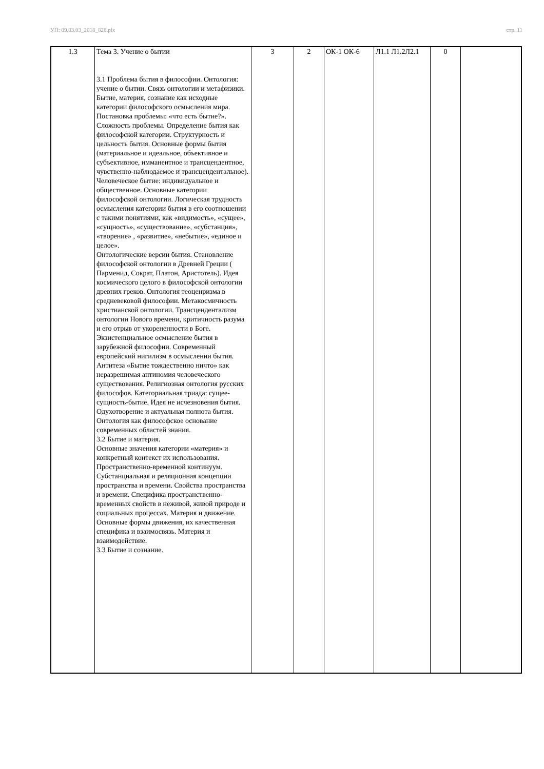УП: 09.03.03_2018_828.plx стр. 11
| 1.3 | Тема 3. Учение о бытии 3.1 Проблема бытия в философии. Онтология: учение о бытии. Связь онтологии и метафизики. Бытие, материя, сознание как исходные категории философского осмысления мира. Постановка проблемы: «что есть бытие?». Сложность проблемы. Определение бытия как философской категории. Структурность и цельность бытия. Основные формы бытия (материальное и идеальное, объективное и субъективное, имманентное и трансцендентное, чувственно-наблюдаемое и трансцендентальное). Человеческое бытие: индивидуальное и общественное. Основные категории философской онтологии. Логическая трудность осмысления категории бытия в его соотношении с такими понятиями, как «видимость», «сущее», «сущность», «существование», «субстанция», «творение» , «развитие», «небытие», «единое и целое». Онтологические версии бытия. Становление философской онтологии в Древней Греции ( Парменид, Сократ, Платон, Аристотель). Идея космического целого в философской онтологии древних греков. Онтология теоценризма в средневековой философии. Метакосмичность христианской онтологии. Трансцендентализм онтологии Нового времени, критичность разума и его отрыв от укорененности в Боге. Экзистенциальное осмысление бытия в зарубежной философии. Современный европейский нигилизм в осмыслении бытия. Антитеза «Бытие тождественно ничто» как неразрешимая антиномия человеческого существования. Религиозная онтология русских философов. Категориальная триада: сущее-сущность-бытие. Идея не исчезновения бытия. Одухотворение и актуальная полнота бытия. Онтология как философское основание современных областей знания. 3.2 Бытие и материя. Основные значения категории «материя» и конкретный контекст их использования. Пространственно-временной континуум. Субстанциальная и реляционная концепции пространства и времени. Свойства пространства и времени. Специфика пространственно-временных свойств в неживой, живой природе и социальных процессах. Материя и движение. Основные формы движения, их качественная специфика и взаимосвязь. Материя и взаимодействие. 3.3 Бытие и сознание. | 3 | 2 | ОК-1 ОК-6 | Л1.1 Л1.2Л2.1 | 0 | |